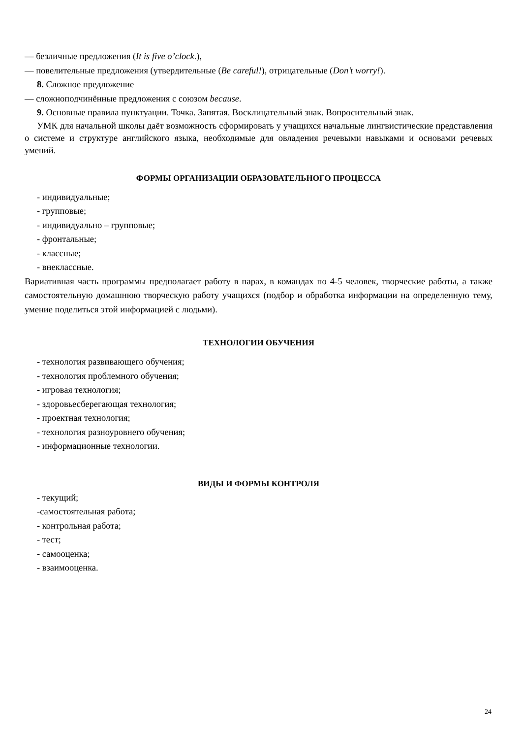— безличные предложения (It is five o’clock.),
— повелительные предложения (утвердительные (Be careful!), отрицательные (Don’t worry!).
8. Сложное предложение
— сложноподчинённые предложения с союзом because.
9. Основные правила пунктуации. Точка. Запятая. Восклицательный знак. Вопросительный знак.
УМК для начальной школы даёт возможность сформировать у учащихся начальные лингвистические представления о системе и структуре английского языка, необходимые для овладения речевыми навыками и основами речевых умений.
ФОРМЫ ОРГАНИЗАЦИИ ОБРАЗОВАТЕЛЬНОГО ПРОЦЕССА
- индивидуальные;
- групповые;
- индивидуально – групповые;
- фронтальные;
- классные;
- внеклассные.
Вариативная часть программы предполагает работу в парах, в командах по 4-5 человек, творческие работы, а также самостоятельную домашнюю творческую работу учащихся (подбор и обработка информации на определенную тему, умение поделиться этой информацией с людьми).
ТЕХНОЛОГИИ ОБУЧЕНИЯ
- технология развивающего обучения;
- технология проблемного обучения;
- игровая технология;
- здоровьесберегающая технология;
- проектная технология;
- технология разноуровнего обучения;
- информационные технологии.
ВИДЫ И ФОРМЫ КОНТРОЛЯ
- текущий;
-самостоятельная работа;
- контрольная работа;
- тест;
- самооценка;
- взаимооценка.
24